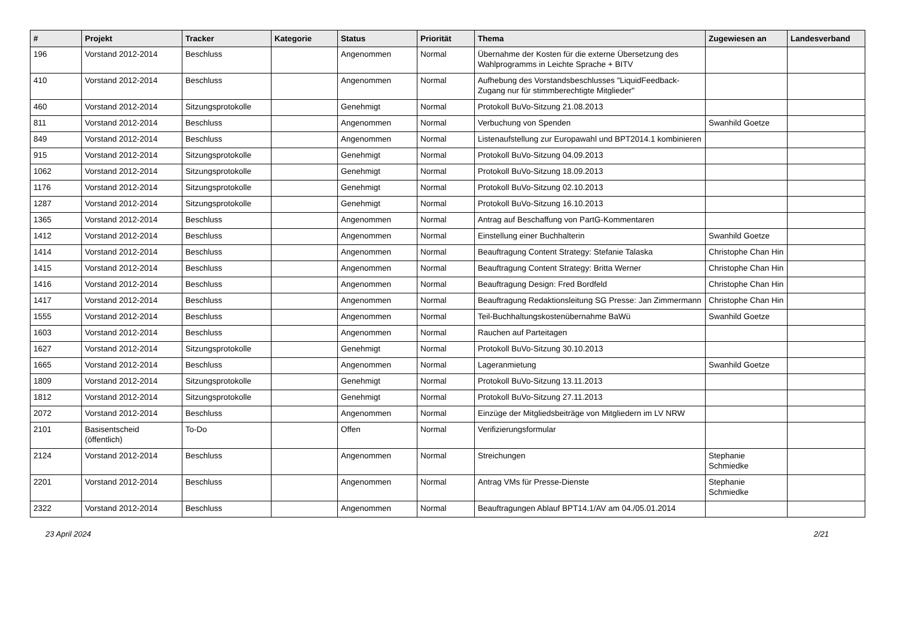| # | Projekt | Tracker | Kategorie | Status | Priorität | Thema | Zugewiesen an | Landesverband |
| --- | --- | --- | --- | --- | --- | --- | --- | --- |
| 196 | Vorstand 2012-2014 | Beschluss | | Angenommen | Normal | Übernahme der Kosten für die externe Übersetzung des Wahlprogramms in Leichte Sprache + BITV | | |
| 410 | Vorstand 2012-2014 | Beschluss | | Angenommen | Normal | Aufhebung des Vorstandsbeschlusses "LiquidFeedback-Zugang nur für stimmberechtigte Mitglieder" | | |
| 460 | Vorstand 2012-2014 | Sitzungsprotokolle | | Genehmigt | Normal | Protokoll BuVo-Sitzung 21.08.2013 | | |
| 811 | Vorstand 2012-2014 | Beschluss | | Angenommen | Normal | Verbuchung von Spenden | Swanhild Goetze | |
| 849 | Vorstand 2012-2014 | Beschluss | | Angenommen | Normal | Listenaufstellung zur Europawahl und BPT2014.1 kombinieren | | |
| 915 | Vorstand 2012-2014 | Sitzungsprotokolle | | Genehmigt | Normal | Protokoll BuVo-Sitzung 04.09.2013 | | |
| 1062 | Vorstand 2012-2014 | Sitzungsprotokolle | | Genehmigt | Normal | Protokoll BuVo-Sitzung 18.09.2013 | | |
| 1176 | Vorstand 2012-2014 | Sitzungsprotokolle | | Genehmigt | Normal | Protokoll BuVo-Sitzung 02.10.2013 | | |
| 1287 | Vorstand 2012-2014 | Sitzungsprotokolle | | Genehmigt | Normal | Protokoll BuVo-Sitzung 16.10.2013 | | |
| 1365 | Vorstand 2012-2014 | Beschluss | | Angenommen | Normal | Antrag auf Beschaffung von PartG-Kommentaren | | |
| 1412 | Vorstand 2012-2014 | Beschluss | | Angenommen | Normal | Einstellung einer Buchhalterin | Swanhild Goetze | |
| 1414 | Vorstand 2012-2014 | Beschluss | | Angenommen | Normal | Beauftragung Content Strategy: Stefanie Talaska | Christophe Chan Hin | |
| 1415 | Vorstand 2012-2014 | Beschluss | | Angenommen | Normal | Beauftragung Content Strategy: Britta Werner | Christophe Chan Hin | |
| 1416 | Vorstand 2012-2014 | Beschluss | | Angenommen | Normal | Beauftragung Design: Fred Bordfeld | Christophe Chan Hin | |
| 1417 | Vorstand 2012-2014 | Beschluss | | Angenommen | Normal | Beauftragung Redaktionsleitung SG Presse: Jan Zimmermann | Christophe Chan Hin | |
| 1555 | Vorstand 2012-2014 | Beschluss | | Angenommen | Normal | Teil-Buchhaltungskostenübernahme BaWü | Swanhild Goetze | |
| 1603 | Vorstand 2012-2014 | Beschluss | | Angenommen | Normal | Rauchen auf Parteitagen | | |
| 1627 | Vorstand 2012-2014 | Sitzungsprotokolle | | Genehmigt | Normal | Protokoll BuVo-Sitzung 30.10.2013 | | |
| 1665 | Vorstand 2012-2014 | Beschluss | | Angenommen | Normal | Lageranmietung | Swanhild Goetze | |
| 1809 | Vorstand 2012-2014 | Sitzungsprotokolle | | Genehmigt | Normal | Protokoll BuVo-Sitzung 13.11.2013 | | |
| 1812 | Vorstand 2012-2014 | Sitzungsprotokolle | | Genehmigt | Normal | Protokoll BuVo-Sitzung 27.11.2013 | | |
| 2072 | Vorstand 2012-2014 | Beschluss | | Angenommen | Normal | Einzüge der Mitgliedsbeiträge von Mitgliedern im LV NRW | | |
| 2101 | Basisentscheid (öffentlich) | To-Do | | Offen | Normal | Verifizierungsformular | | |
| 2124 | Vorstand 2012-2014 | Beschluss | | Angenommen | Normal | Streichungen | Stephanie Schmiedke | |
| 2201 | Vorstand 2012-2014 | Beschluss | | Angenommen | Normal | Antrag VMs für Presse-Dienste | Stephanie Schmiedke | |
| 2322 | Vorstand 2012-2014 | Beschluss | | Angenommen | Normal | Beauftragungen Ablauf BPT14.1/AV am 04./05.01.2014 | | |
23 April 2024 2/21